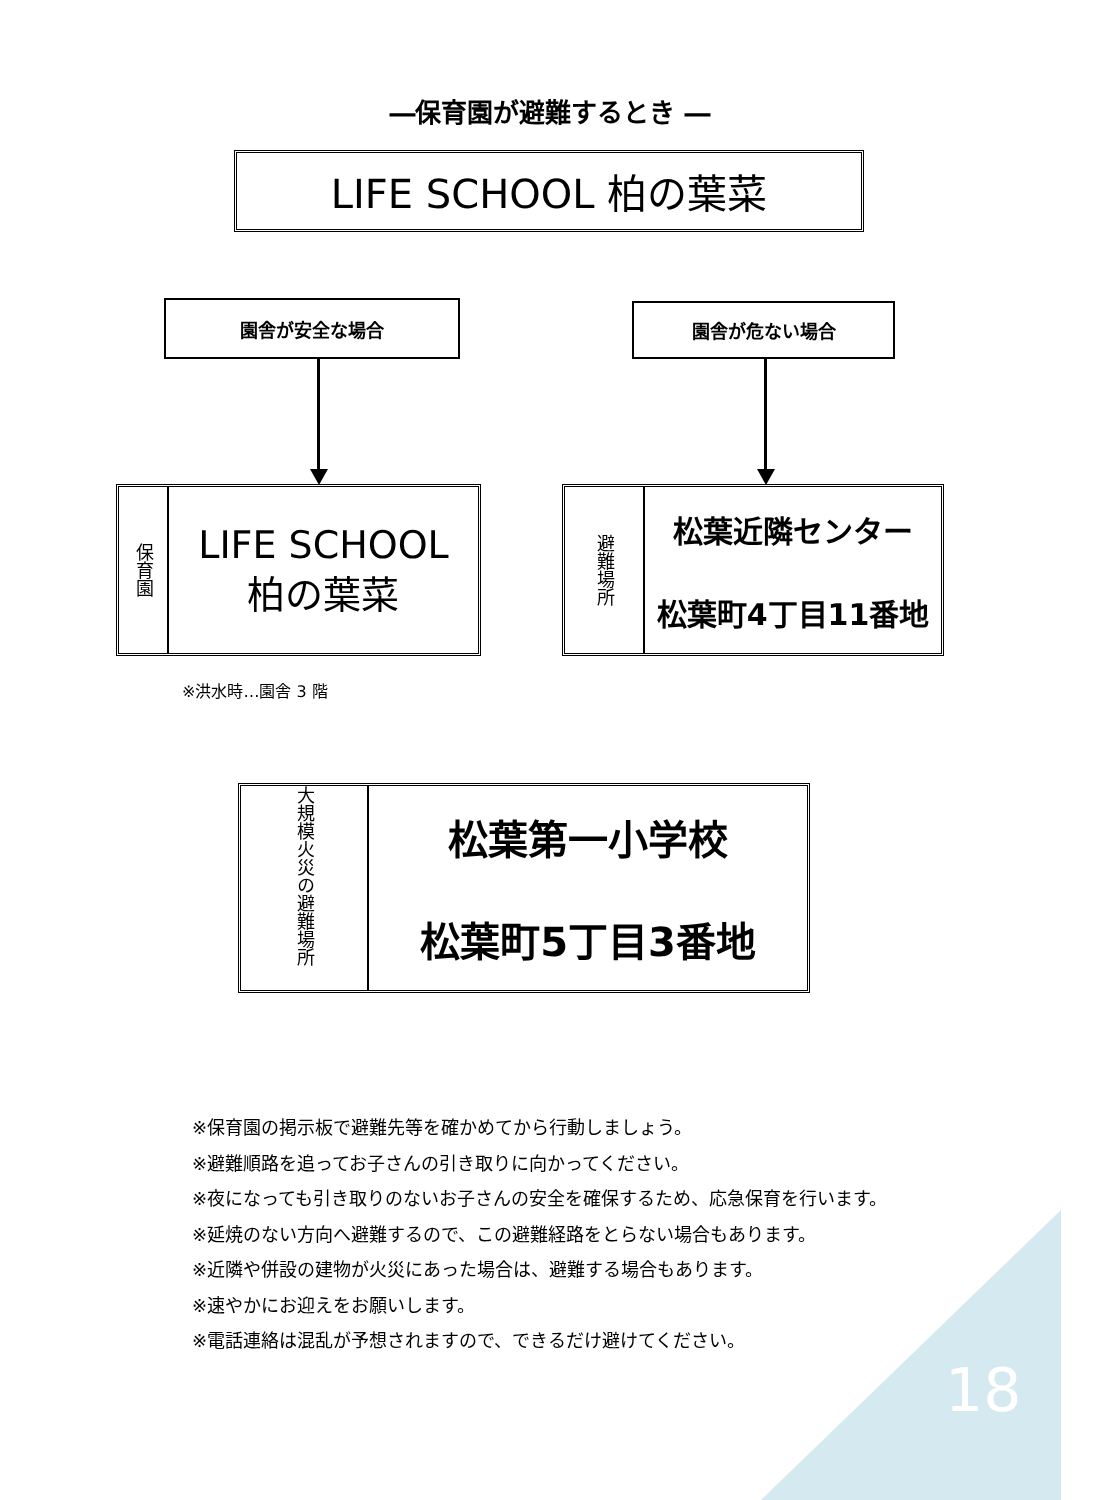―保育園が避難するとき ―
LIFE SCHOOL 柏の葉菜
園舎が安全な場合 園舎が危ない場合
保育園
LIFE SCHOOL
柏の葉菜
避難場所
松葉近隣センター
松葉町4丁目11番地
※洪水時…園舎 3 階
大規模火災の避難場所
松葉第一小学校
松葉町5丁目3番地
※保育園の掲示板で避難先等を確かめてから行動しましょう。
※避難順路を追ってお子さんの引き取りに向かってください。
※夜になっても引き取りのないお子さんの安全を確保するため、応急保育を行います。
※延焼のない方向へ避難するので、この避難経路をとらない場合もあります。
※近隣や併設の建物が火災にあった場合は、避難する場合もあります。
※速やかにお迎えをお願いします。
※電話連絡は混乱が予想されますので、できるだけ避けてください。
18